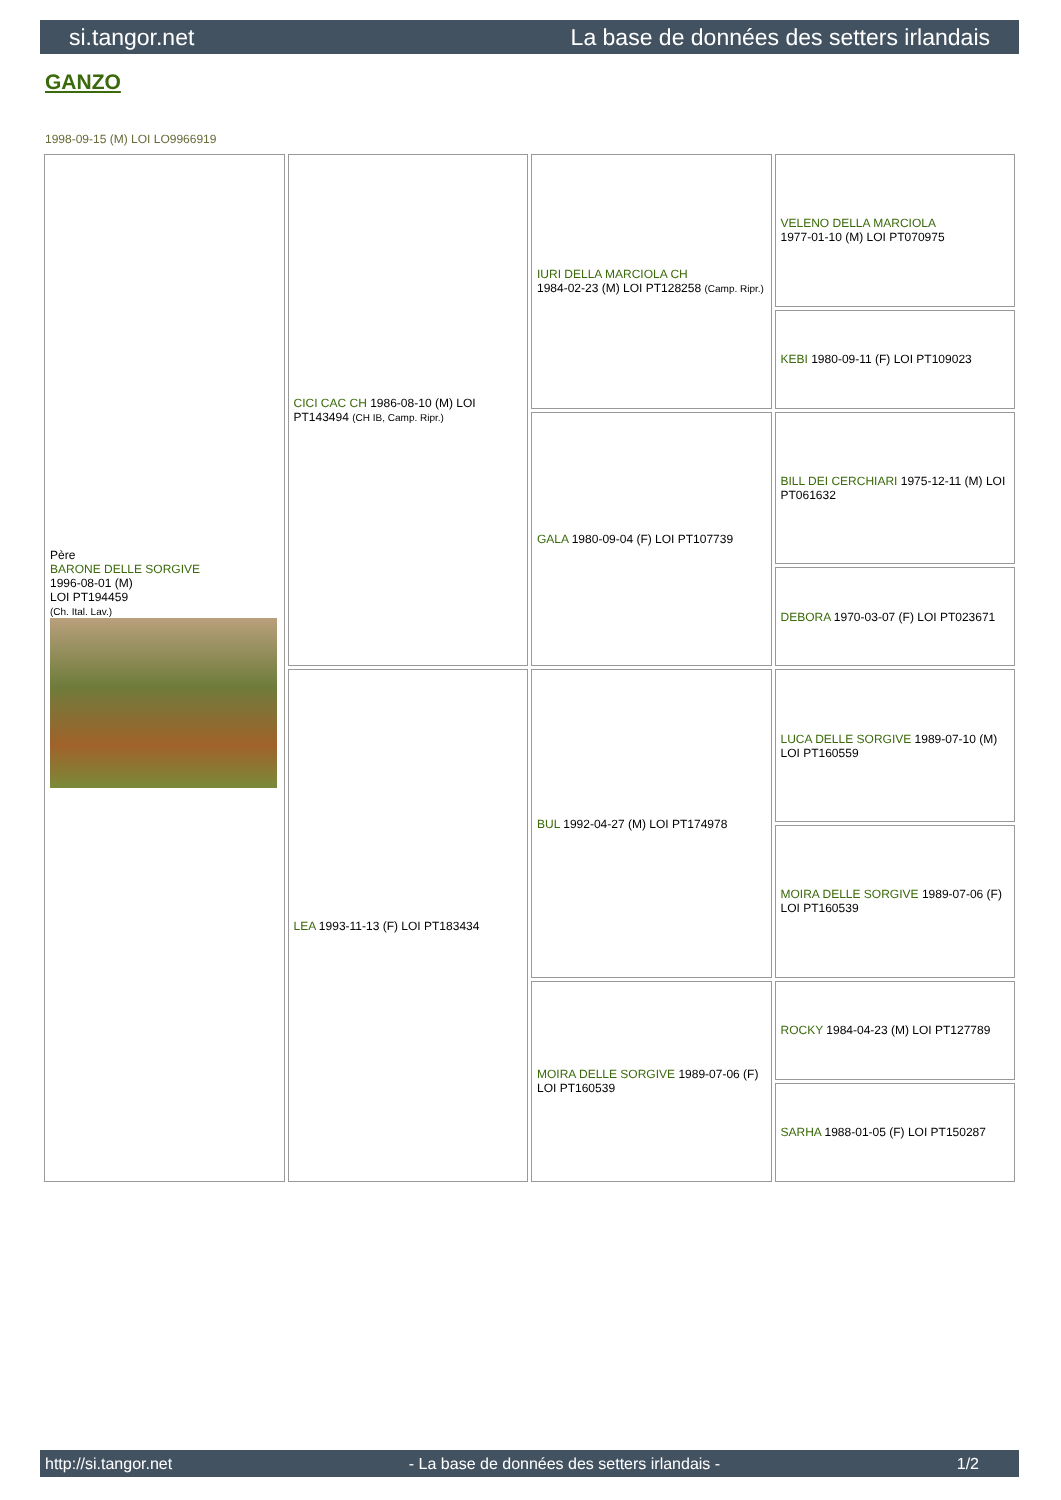si.tangor.net La base de données des setters irlandais
GANZO
1998-09-15 (M) LOI LO9966919
| Père BARONE DELLE SORGIVE 1996-08-01 (M) LOI PT194459 (Ch. Ital. Lav.) | CICI CAC CH 1986-08-10 (M) LOI PT143494 (CH IB, Camp. Ripr.) | IURI DELLA MARCIOLA CH 1984-02-23 (M) LOI PT128258 (Camp. Ripr.) | VELENO DELLA MARCIOLA 1977-01-10 (M) LOI PT070975 |
| | | | KEBI 1980-09-11 (F) LOI PT109023 |
| | | GALA 1980-09-04 (F) LOI PT107739 | BILL DEI CERCHIARI 1975-12-11 (M) LOI PT061632 |
| | | | DEBORA 1970-03-07 (F) LOI PT023671 |
| | LEA 1993-11-13 (F) LOI PT183434 | BUL 1992-04-27 (M) LOI PT174978 | LUCA DELLE SORGIVE 1989-07-10 (M) LOI PT160559 |
| | | | MOIRA DELLE SORGIVE 1989-07-06 (F) LOI PT160539 |
| | | MOIRA DELLE SORGIVE 1989-07-06 (F) LOI PT160539 | ROCKY 1984-04-23 (M) LOI PT127789 |
| | | | SARHA 1988-01-05 (F) LOI PT150287 |
http://si.tangor.net - La base de données des setters irlandais - 1/2